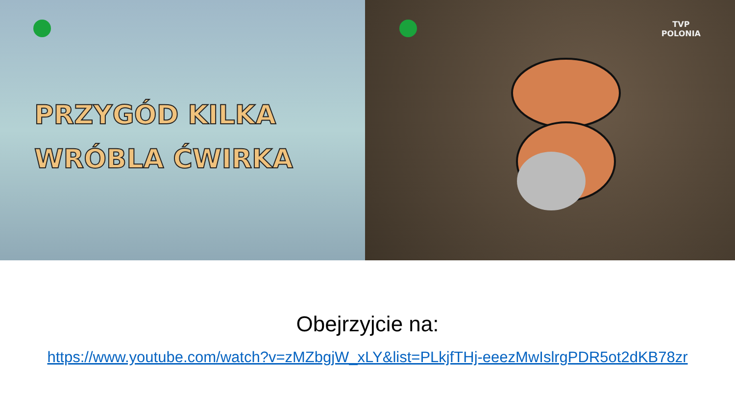PRZYGÓD KILKA
WRÓBLA ĆWIRKA
TVP
POLONIA
Obejrzyjcie na:
https://www.youtube.com/watch?v=zMZbgjW_xLY&list=PLkjfTHj-eeezMwIslrgPDR5ot2dKB78zr